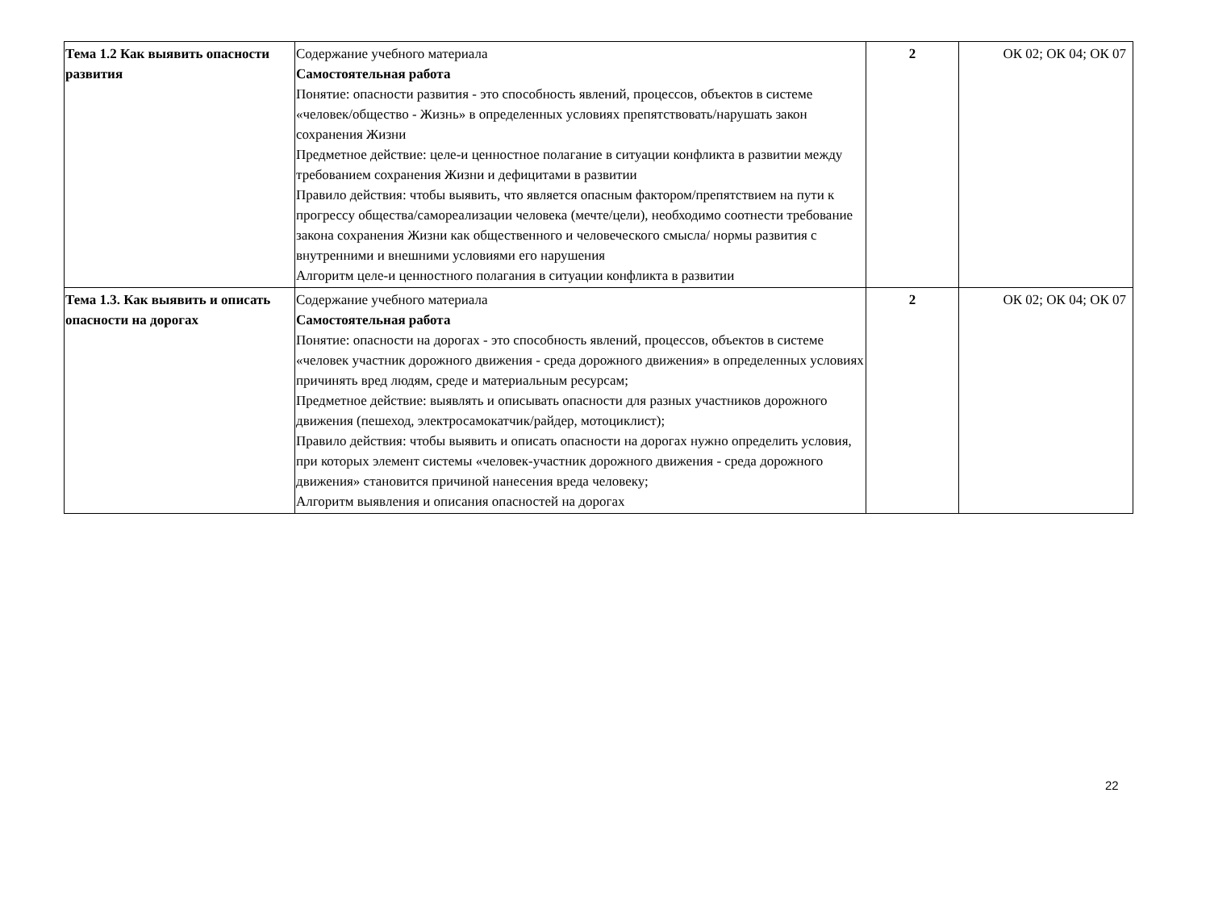| Тема 1.2 Как выявить опасности развития | Содержание учебного материала Самостоятельная работа Понятие: опасности развития - это способность явлений, процессов, объектов в системе «человек/общество - Жизнь» в определенных условиях препятствовать/нарушать закон сохранения Жизни Предметное действие: целе-и ценностное полагание в ситуации конфликта в развитии между требованием сохранения Жизни и дефицитами в развитии Правило действия: чтобы выявить, что является опасным фактором/препятствием на пути к прогрессу общества/самореализации человека (мечте/цели), необходимо соотнести требование закона сохранения Жизни как общественного и человеческого смысла/ нормы развития с внутренними и внешними условиями его нарушения Алгоритм целе-и ценностного полагания в ситуации конфликта в развитии | 2 | ОК 02; ОК 04; ОК 07 |
| Тема 1.3. Как выявить и описать опасности на дорогах | Содержание учебного материала Самостоятельная работа Понятие: опасности на дорогах - это способность явлений, процессов, объектов в системе «человек участник дорожного движения - среда дорожного движения» в определенных условиях причинять вред людям, среде и материальным ресурсам; Предметное действие: выявлять и описывать опасности для разных участников дорожного движения (пешеход, электросамокатчик/райдер, мотоциклист); Правило действия: чтобы выявить и описать опасности на дорогах нужно определить условия, при которых элемент системы «человек-участник дорожного движения - среда дорожного движения» становится причиной нанесения вреда человеку; Алгоритм выявления и описания опасностей на дорогах | 2 | ОК 02; ОК 04; ОК 07 |
22